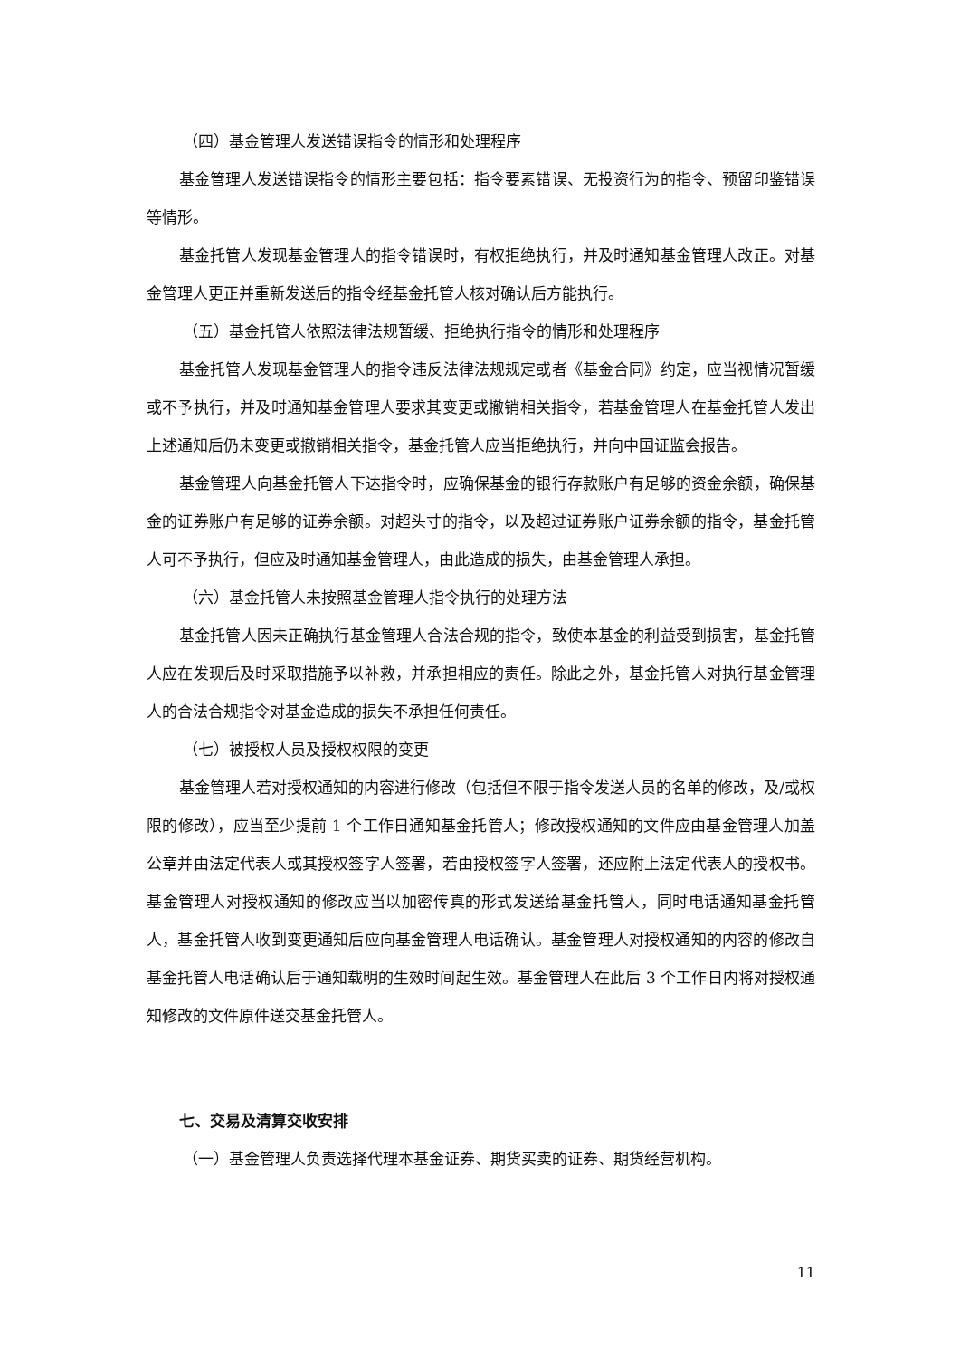（四）基金管理人发送错误指令的情形和处理程序
基金管理人发送错误指令的情形主要包括：指令要素错误、无投资行为的指令、预留印鉴错误等情形。
基金托管人发现基金管理人的指令错误时，有权拒绝执行，并及时通知基金管理人改正。对基金管理人更正并重新发送后的指令经基金托管人核对确认后方能执行。
（五）基金托管人依照法律法规暂缓、拒绝执行指令的情形和处理程序
基金托管人发现基金管理人的指令违反法律法规规定或者《基金合同》约定，应当视情况暂缓或不予执行，并及时通知基金管理人要求其变更或撤销相关指令，若基金管理人在基金托管人发出上述通知后仍未变更或撤销相关指令，基金托管人应当拒绝执行，并向中国证监会报告。
基金管理人向基金托管人下达指令时，应确保基金的银行存款账户有足够的资金余额，确保基金的证券账户有足够的证券余额。对超头寸的指令，以及超过证券账户证券余额的指令，基金托管人可不予执行，但应及时通知基金管理人，由此造成的损失，由基金管理人承担。
（六）基金托管人未按照基金管理人指令执行的处理方法
基金托管人因未正确执行基金管理人合法合规的指令，致使本基金的利益受到损害，基金托管人应在发现后及时采取措施予以补救，并承担相应的责任。除此之外，基金托管人对执行基金管理人的合法合规指令对基金造成的损失不承担任何责任。
（七）被授权人员及授权权限的变更
基金管理人若对授权通知的内容进行修改（包括但不限于指令发送人员的名单的修改，及/或权限的修改），应当至少提前 1 个工作日通知基金托管人；修改授权通知的文件应由基金管理人加盖公章并由法定代表人或其授权签字人签署，若由授权签字人签署，还应附上法定代表人的授权书。基金管理人对授权通知的修改应当以加密传真的形式发送给基金托管人，同时电话通知基金托管人，基金托管人收到变更通知后应向基金管理人电话确认。基金管理人对授权通知的内容的修改自基金托管人电话确认后于通知载明的生效时间起生效。基金管理人在此后 3 个工作日内将对授权通知修改的文件原件送交基金托管人。
七、交易及清算交收安排
（一）基金管理人负责选择代理本基金证券、期货买卖的证券、期货经营机构。
11